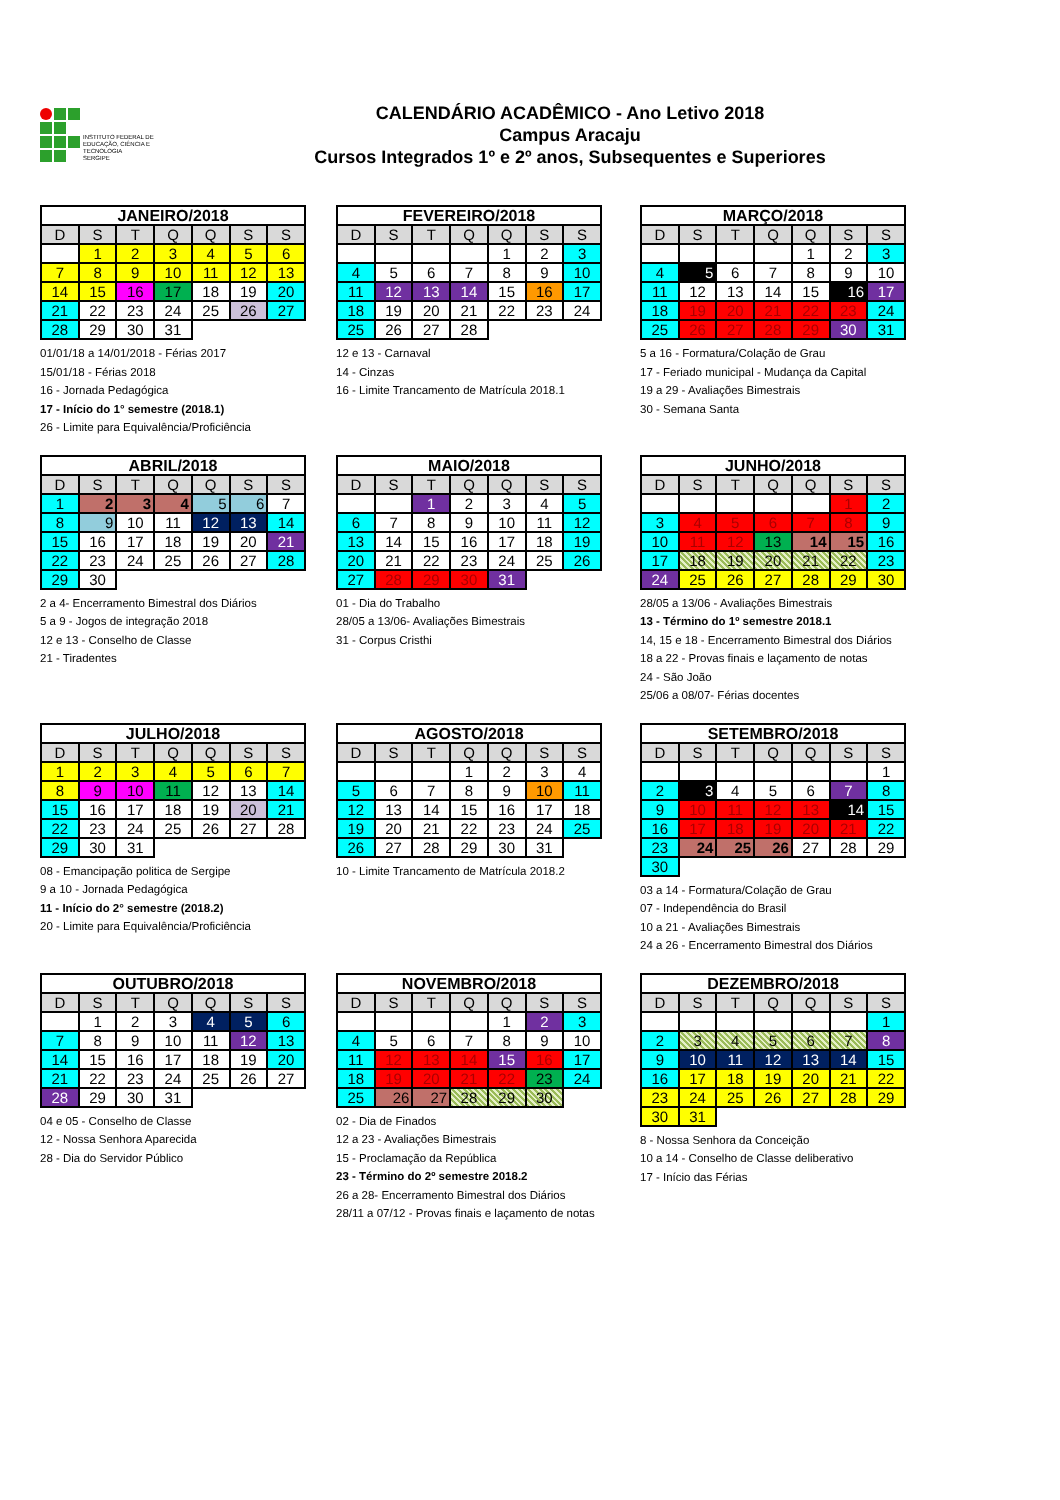INSTITUTO FEDERAL DE
EDUCAÇÃO, CIÊNCIA E TECNOLOGIA
SERGIPE
CALENDÁRIO ACADÊMICO - Ano Letivo 2018
Campus Aracaju
Cursos Integrados 1º e 2º anos, Subsequentes e Superiores
| JANEIRO/2018 | | | | | | |
| --- | --- | --- | --- | --- | --- | --- |
| D | S | T | Q | Q | S | S |
| | 1 | 2 | 3 | 4 | 5 | 6 |
| 7 | 8 | 9 | 10 | 11 | 12 | 13 |
| 14 | 15 | 16 | 17 | 18 | 19 | 20 |
| 21 | 22 | 23 | 24 | 25 | 26 | 27 |
| 28 | 29 | 30 | 31 | | | |
01/01/18 a 14/01/2018 - Férias 2017
15/01/18 - Férias 2018
16 - Jornada Pedagógica
17 - Início do 1° semestre (2018.1)
26 - Limite para Equivalência/Proficiência
| FEVEREIRO/2018 | | | | | | |
| --- | --- | --- | --- | --- | --- | --- |
| D | S | T | Q | Q | S | S |
| | | | | 1 | 2 | 3 |
| 4 | 5 | 6 | 7 | 8 | 9 | 10 |
| 11 | 12 | 13 | 14 | 15 | 16 | 17 |
| 18 | 19 | 20 | 21 | 22 | 23 | 24 |
| 25 | 26 | 27 | 28 | | | |
12 e 13 - Carnaval
14 - Cinzas
16 - Limite Trancamento de Matrícula 2018.1
| MARÇO/2018 | | | | | | |
| --- | --- | --- | --- | --- | --- | --- |
| D | S | T | Q | Q | S | S |
| | | | | 1 | 2 | 3 |
| 4 | 5 | 6 | 7 | 8 | 9 | 10 |
| 11 | 12 | 13 | 14 | 15 | 16 | 17 |
| 18 | 19 | 20 | 21 | 22 | 23 | 24 |
| 25 | 26 | 27 | 28 | 29 | 30 | 31 |
5 a 16 - Formatura/Colação de Grau
17 - Feriado municipal - Mudança da Capital
19 a 29 - Avaliações Bimestrais
30 - Semana Santa
| ABRIL/2018 | | | | | | |
| --- | --- | --- | --- | --- | --- | --- |
| D | S | T | Q | Q | S | S |
| 1 | 2 | 3 | 4 | 5 | 6 | 7 |
| 8 | 9 | 10 | 11 | 12 | 13 | 14 |
| 15 | 16 | 17 | 18 | 19 | 20 | 21 |
| 22 | 23 | 24 | 25 | 26 | 27 | 28 |
| 29 | 30 | | | | | |
2 a 4- Encerramento Bimestral dos Diários
5 a 9 - Jogos de integração 2018
12 e 13 - Conselho de Classe
21 - Tiradentes
| MAIO/2018 | | | | | | |
| --- | --- | --- | --- | --- | --- | --- |
| D | S | T | Q | Q | S | S |
| | | 1 | 2 | 3 | 4 | 5 |
| 6 | 7 | 8 | 9 | 10 | 11 | 12 |
| 13 | 14 | 15 | 16 | 17 | 18 | 19 |
| 20 | 21 | 22 | 23 | 24 | 25 | 26 |
| 27 | 28 | 29 | 30 | 31 | | |
01 - Dia do Trabalho
28/05 a 13/06- Avaliações Bimestrais
31 - Corpus Cristhi
| JUNHO/2018 | | | | | | |
| --- | --- | --- | --- | --- | --- | --- |
| D | S | T | Q | Q | S | S |
| | | | | | 1 | 2 |
| 3 | 4 | 5 | 6 | 7 | 8 | 9 |
| 10 | 11 | 12 | 13 | 14 | 15 | 16 |
| 17 | 18 | 19 | 20 | 21 | 22 | 23 |
| 24 | 25 | 26 | 27 | 28 | 29 | 30 |
28/05 a 13/06 - Avaliações Bimestrais
13 - Término do 1º semestre 2018.1
14, 15 e 18 - Encerramento Bimestral dos Diários
18 a 22 - Provas finais e laçamento de notas
24 - São João
25/06 a 08/07- Férias docentes
| JULHO/2018 | | | | | | |
| --- | --- | --- | --- | --- | --- | --- |
| D | S | T | Q | Q | S | S |
| 1 | 2 | 3 | 4 | 5 | 6 | 7 |
| 8 | 9 | 10 | 11 | 12 | 13 | 14 |
| 15 | 16 | 17 | 18 | 19 | 20 | 21 |
| 22 | 23 | 24 | 25 | 26 | 27 | 28 |
| 29 | 30 | 31 | | | | |
08 - Emancipação politica de Sergipe
9 a 10 - Jornada Pedagógica
11 - Início do 2° semestre (2018.2)
20 - Limite para Equivalência/Proficiência
| AGOSTO/2018 | | | | | | |
| --- | --- | --- | --- | --- | --- | --- |
| D | S | T | Q | Q | S | S |
| | | | 1 | 2 | 3 | 4 |
| 5 | 6 | 7 | 8 | 9 | 10 | 11 |
| 12 | 13 | 14 | 15 | 16 | 17 | 18 |
| 19 | 20 | 21 | 22 | 23 | 24 | 25 |
| 26 | 27 | 28 | 29 | 30 | 31 | |
10 - Limite Trancamento de Matrícula 2018.2
| SETEMBRO/2018 | | | | | | |
| --- | --- | --- | --- | --- | --- | --- |
| D | S | T | Q | Q | S | S |
| | | | | | | 1 |
| 2 | 3 | 4 | 5 | 6 | 7 | 8 |
| 9 | 10 | 11 | 12 | 13 | 14 | 15 |
| 16 | 17 | 18 | 19 | 20 | 21 | 22 |
| 23 | 24 | 25 | 26 | 27 | 28 | 29 |
| 30 | | | | | | |
03 a 14 - Formatura/Colação de Grau
07 - Independência do Brasil
10 a 21 - Avaliações Bimestrais
24 a 26 - Encerramento Bimestral dos Diários
| OUTUBRO/2018 | | | | | | |
| --- | --- | --- | --- | --- | --- | --- |
| D | S | T | Q | Q | S | S |
| | 1 | 2 | 3 | 4 | 5 | 6 |
| 7 | 8 | 9 | 10 | 11 | 12 | 13 |
| 14 | 15 | 16 | 17 | 18 | 19 | 20 |
| 21 | 22 | 23 | 24 | 25 | 26 | 27 |
| 28 | 29 | 30 | 31 | | | |
04 e 05 - Conselho de Classe
12 - Nossa Senhora Aparecida
28 - Dia do Servidor Público
| NOVEMBRO/2018 | | | | | | |
| --- | --- | --- | --- | --- | --- | --- |
| D | S | T | Q | Q | S | S |
| | | | | 1 | 2 | 3 |
| 4 | 5 | 6 | 7 | 8 | 9 | 10 |
| 11 | 12 | 13 | 14 | 15 | 16 | 17 |
| 18 | 19 | 20 | 21 | 22 | 23 | 24 |
| 25 | 26 | 27 | 28 | 29 | 30 | |
02 - Dia de Finados
12 a 23 - Avaliações Bimestrais
15 - Proclamação da República
23 - Término do 2º semestre 2018.2
26 a 28- Encerramento Bimestral dos Diários
28/11 a 07/12 - Provas finais e laçamento de notas
| DEZEMBRO/2018 | | | | | | |
| --- | --- | --- | --- | --- | --- | --- |
| D | S | T | Q | Q | S | S |
| | | | | | | 1 |
| 2 | 3 | 4 | 5 | 6 | 7 | 8 |
| 9 | 10 | 11 | 12 | 13 | 14 | 15 |
| 16 | 17 | 18 | 19 | 20 | 21 | 22 |
| 23 | 24 | 25 | 26 | 27 | 28 | 29 |
| 30 | 31 | | | | | |
8 - Nossa Senhora da Conceição
10 a 14 - Conselho de Classe deliberativo
17 - Início das Férias